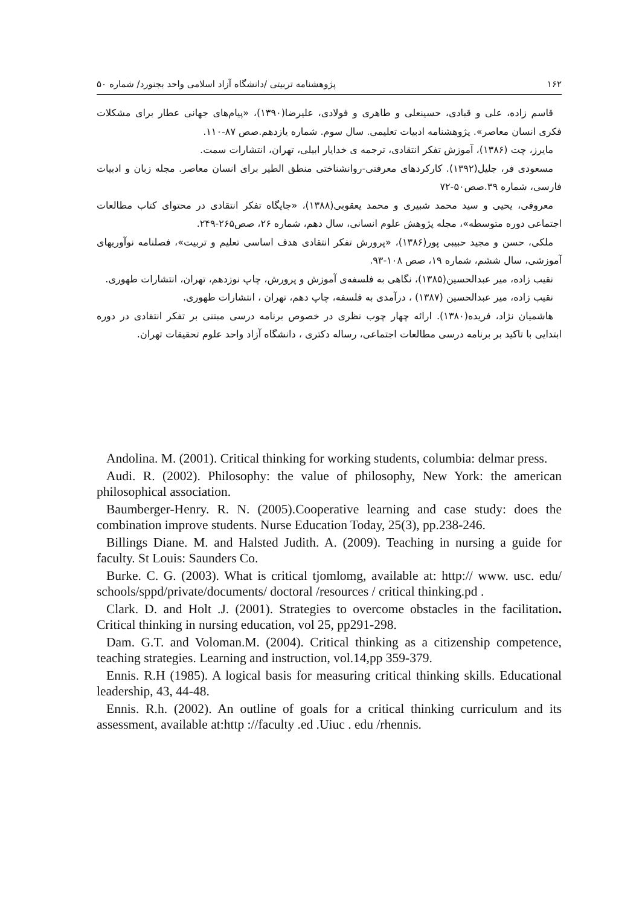۱۶۲ پژوهشنامه تربیتی /دانشگاه آزاد اسلامی واحد بجنورد/ شماره ۵۰
قاسم زاده، علی و قبادی، حسینعلی و طاهری و فولادی، علیرضا(۱۳۹۰)، «پیام‌های جهانی عطار برای مشکلات فکری انسان معاصر». پژوهشنامه ادبیات تعلیمی. سال سوم. شماره یازدهم.صص ۸۷-۱۱۰.
مایرز، چت (۱۳۸۶)، آموزش تفکر انتقادی، ترجمه ی خدایار ابیلی، تهران، انتشارات سمت.
مسعودی فر، جلیل(۱۳۹۲). کارکردهای معرفتی-روانشناختی منطق الطیر برای انسان معاصر. مجله زبان و ادبیات فارسی، شماره ۳۹.صص۵۰-۷۲
معروفی، یحیی و سید محمد شبیری و محمد یعقوبی(۱۳۸۸)، «جایگاه تفکر انتقادی در محتوای کتاب مطالعات اجتماعی دوره متوسطه»، مجله پژوهش علوم انسانی، سال دهم، شماره ۲۶، صص۲۶۵-۲۴۹.
ملکی، حسن و مجید حبیبی پور(۱۳۸۶)، «پرورش تفکر انتقادی هدف اساسی تعلیم و تربیت»، فصلنامه نوآوریهای آموزشی، سال ششم، شماره ۱۹، صص ۱۰۸-۹۳.
نقیب زاده، میر عبدالحسین(۱۳۸۵)، نگاهی به فلسفه‌ی آموزش و پرورش، چاپ نوزدهم، تهران، انتشارات طهوری.
نقیب زاده، میر عبدالحسین (۱۳۸۷) ، درآمدی به فلسفه، چاپ دهم، تهران ، انتشارات طهوری.
هاشمیان نژاد، فریده(۱۳۸۰). ارائه چهار چوب نظری در خصوص برنامه درسی مبتنی بر تفکر انتقادی در دوره ابتدایی با تاکید بر برنامه درسی مطالعات اجتماعی، رساله دکتری ، دانشگاه آزاد واحد علوم تحقیقات تهران.
Andolina. M. (2001). Critical thinking for working students, columbia: delmar press.
Audi. R. (2002). Philosophy: the value of philosophy, New York: the american philosophical association.
Baumberger-Henry. R. N. (2005).Cooperative learning and case study: does the combination improve students. Nurse Education Today, 25(3), pp.238-246.
Billings Diane. M. and Halsted Judith. A. (2009). Teaching in nursing a guide for faculty. St Louis: Saunders Co.
Burke. C. G. (2003). What is critical tjomlomg, available at: http:// www. usc. edu/ schools/sppd/private/documents/ doctoral /resources / critical thinking.pd .
Clark. D. and Holt .J. (2001). Strategies to overcome obstacles in the facilitation. Critical thinking in nursing education, vol 25, pp291-298.
Dam. G.T. and Voloman.M. (2004). Critical thinking as a citizenship competence, teaching strategies. Learning and instruction, vol.14,pp 359-379.
Ennis. R.H (1985). A logical basis for measuring critical thinking skills. Educational leadership, 43, 44-48.
Ennis. R.h. (2002). An outline of goals for a critical thinking curriculum and its assessment, available at:http ://faculty .ed .Uiuc . edu /rhennis.